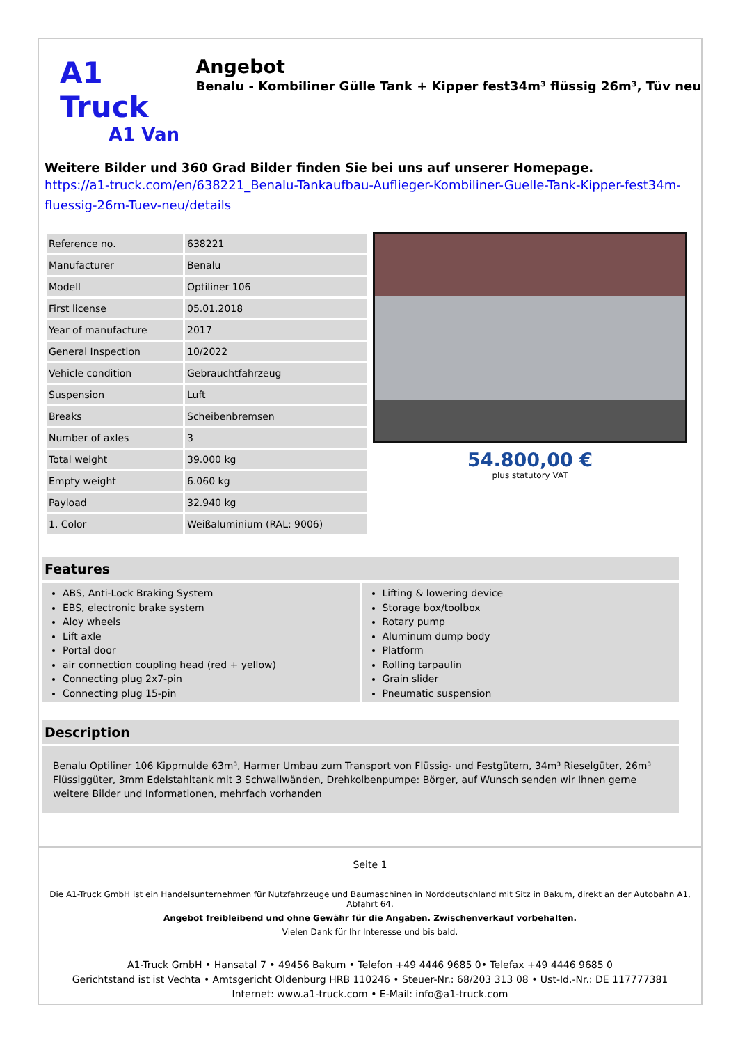A1 Truck
A1 Van
Angebot
Benalu - Kombiliner Gülle Tank + Kipper fest34m³ flüssig 26m³, Tüv neu
Weitere Bilder und 360 Grad Bilder finden Sie bei uns auf unserer Homepage.
https://a1-truck.com/en/638221_Benalu-Tankaufbau-Auflieger-Kombiliner-Guelle-Tank-Kipper-fest34m-fluessig-26m-Tuev-neu/details
| Reference no. | 638221 |
| Manufacturer | Benalu |
| Modell | Optiliner 106 |
| First license | 05.01.2018 |
| Year of manufacture | 2017 |
| General Inspection | 10/2022 |
| Vehicle condition | Gebrauchtfahrzeug |
| Suspension | Luft |
| Breaks | Scheibenbremsen |
| Number of axles | 3 |
| Total weight | 39.000 kg |
| Empty weight | 6.060 kg |
| Payload | 32.940 kg |
| 1. Color | Weißaluminium (RAL: 9006) |
54.800,00 €
plus statutory VAT
Features
ABS, Anti-Lock Braking System
EBS, electronic brake system
Aloy wheels
Lift axle
Portal door
air connection coupling head (red + yellow)
Connecting plug 2x7-pin
Connecting plug 15-pin
Lifting & lowering device
Storage box/toolbox
Rotary pump
Aluminum dump body
Platform
Rolling tarpaulin
Grain slider
Pneumatic suspension
Description
Benalu Optiliner 106 Kippmulde 63m³, Harmer Umbau zum Transport von Flüssig- und Festgütern, 34m³ Rieselgüter, 26m³ Flüssiggüter, 3mm Edelstahltank mit 3 Schwallwänden, Drehkolbenpumpe: Börger, auf Wunsch senden wir Ihnen gerne weitere Bilder und Informationen, mehrfach vorhanden
Seite 1
Die A1-Truck GmbH ist ein Handelsunternehmen für Nutzfahrzeuge und Baumaschinen in Norddeutschland mit Sitz in Bakum, direkt an der Autobahn A1, Abfahrt 64.
Angebot freibleibend und ohne Gewähr für die Angaben. Zwischenverkauf vorbehalten.
Vielen Dank für Ihr Interesse und bis bald.
A1-Truck GmbH • Hansatal 7 • 49456 Bakum • Telefon +49 4446 9685 0• Telefax +49 4446 9685 0
Gerichtstand ist ist Vechta • Amtsgericht Oldenburg HRB 110246 • Steuer-Nr.: 68/203 313 08 • Ust-Id.-Nr.: DE 117777381
Internet: www.a1-truck.com • E-Mail: info@a1-truck.com